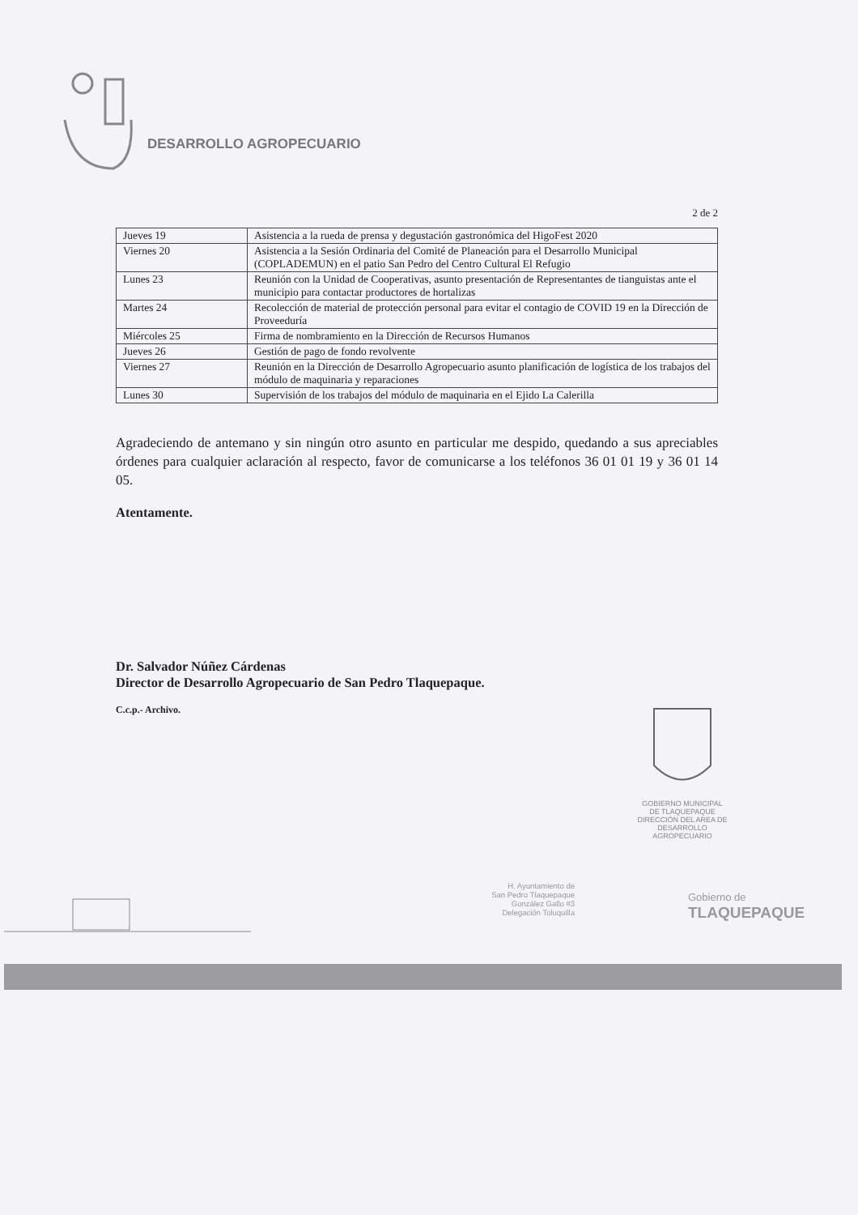DESARROLLO AGROPECUARIO
2 de 2
| Jueves 19 | Asistencia a la rueda de prensa y degustación gastronómica del HigoFest 2020 |
| Viernes 20 | Asistencia a la Sesión Ordinaria del Comité de Planeación para el Desarrollo Municipal (COPLADEMUN) en el patio San Pedro del Centro Cultural El Refugio |
| Lunes 23 | Reunión con la Unidad de Cooperativas, asunto presentación de Representantes de tianguistas ante el municipio para contactar productores de hortalizas |
| Martes 24 | Recolección de material de protección personal para evitar el contagio de COVID 19 en la Dirección de Proveeduría |
| Miércoles 25 | Firma de nombramiento en la Dirección de Recursos Humanos |
| Jueves 26 | Gestión de pago de fondo revolvente |
| Viernes 27 | Reunión en la Dirección de Desarrollo Agropecuario asunto planificación de logística de los trabajos del módulo de maquinaria y reparaciones |
| Lunes 30 | Supervisión de los trabajos del módulo de maquinaria en el Ejido La Calerilla |
Agradeciendo de antemano y sin ningún otro asunto en particular me despido, quedando a sus apreciables órdenes para cualquier aclaración al respecto, favor de comunicarse a los teléfonos 36 01 01 19 y 36 01 14 05.
Atentamente.
Dr. Salvador Núñez Cárdenas
Director de Desarrollo Agropecuario de San Pedro Tlaquepaque.
C.c.p.- Archivo.
GOBIERNO MUNICIPAL
DE TLAQUEPAQUE
DIRECCIÓN DEL AREA DE
DESARROLLO AGROPECUARIO
H. Ayuntamiento de
San Pedro Tlaquepaque
González Gallo #3
Delegación Toluquilla
Gobierno de
TLAQUEPAQUE